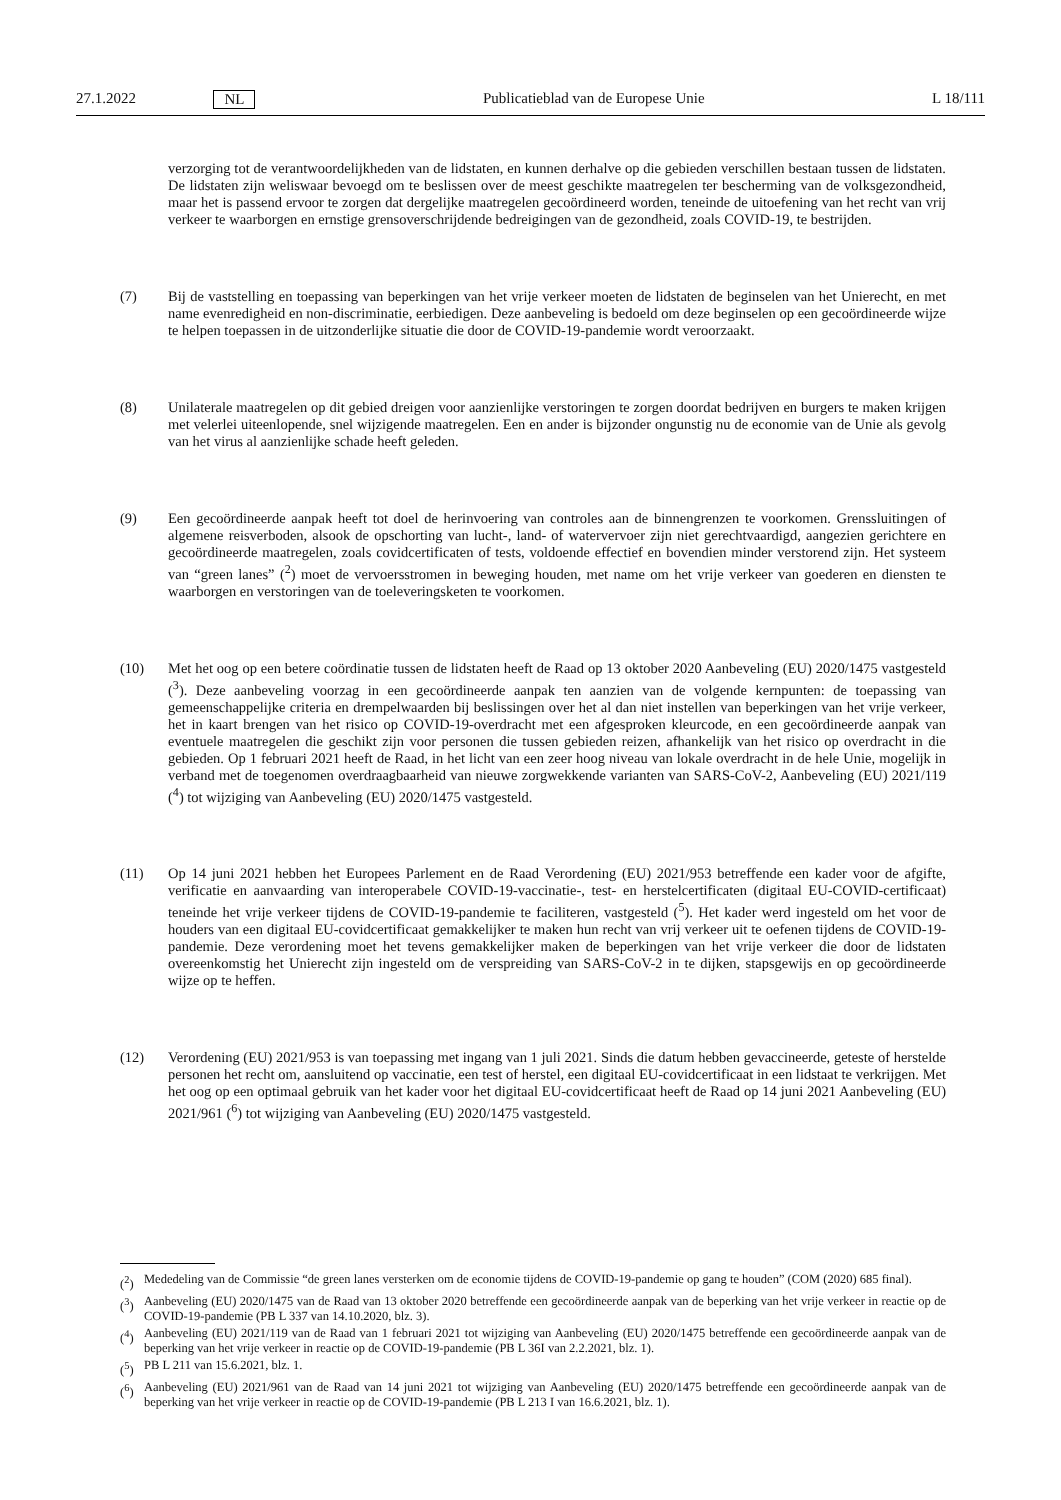27.1.2022 NL Publicatieblad van de Europese Unie L 18/111
verzorging tot de verantwoordelijkheden van de lidstaten, en kunnen derhalve op die gebieden verschillen bestaan tussen de lidstaten. De lidstaten zijn weliswaar bevoegd om te beslissen over de meest geschikte maatregelen ter bescherming van de volksgezondheid, maar het is passend ervoor te zorgen dat dergelijke maatregelen gecoördineerd worden, teneinde de uitoefening van het recht van vrij verkeer te waarborgen en ernstige grensoverschrijdende bedreigingen van de gezondheid, zoals COVID-19, te bestrijden.
(7) Bij de vaststelling en toepassing van beperkingen van het vrije verkeer moeten de lidstaten de beginselen van het Unierecht, en met name evenredigheid en non-discriminatie, eerbiedigen. Deze aanbeveling is bedoeld om deze beginselen op een gecoördineerde wijze te helpen toepassen in de uitzonderlijke situatie die door de COVID-19-pandemie wordt veroorzaakt.
(8) Unilaterale maatregelen op dit gebied dreigen voor aanzienlijke verstoringen te zorgen doordat bedrijven en burgers te maken krijgen met velerlei uiteenlopende, snel wijzigende maatregelen. Een en ander is bijzonder ongunstig nu de economie van de Unie als gevolg van het virus al aanzienlijke schade heeft geleden.
(9) Een gecoördineerde aanpak heeft tot doel de herinvoering van controles aan de binnengrenzen te voorkomen. Grenssluitingen of algemene reisverboden, alsook de opschorting van lucht-, land- of watervervoer zijn niet gerechtvaardigd, aangezien gerichtere en gecoördineerde maatregelen, zoals covidcertificaten of tests, voldoende effectief en bovendien minder verstorend zijn. Het systeem van “green lanes” (<sup>2</sup>) moet de vervoersstromen in beweging houden, met name om het vrije verkeer van goederen en diensten te waarborgen en verstoringen van de toeleveringsketen te voorkomen.
(10) Met het oog op een betere coördinatie tussen de lidstaten heeft de Raad op 13 oktober 2020 Aanbeveling (EU) 2020/1475 vastgesteld (<sup>3</sup>). Deze aanbeveling voorzag in een gecoördineerde aanpak ten aanzien van de volgende kernpunten: de toepassing van gemeenschappelijke criteria en drempelwaarden bij beslissingen over het al dan niet instellen van beperkingen van het vrije verkeer, het in kaart brengen van het risico op COVID-19-overdracht met een afgesproken kleurcode, en een gecoördineerde aanpak van eventuele maatregelen die geschikt zijn voor personen die tussen gebieden reizen, afhankelijk van het risico op overdracht in die gebieden. Op 1 februari 2021 heeft de Raad, in het licht van een zeer hoog niveau van lokale overdracht in de hele Unie, mogelijk in verband met de toegenomen overdraagbaarheid van nieuwe zorgwekkende varianten van SARS-CoV-2, Aanbeveling (EU) 2021/119 (<sup>4</sup>) tot wijziging van Aanbeveling (EU) 2020/1475 vastgesteld.
(11) Op 14 juni 2021 hebben het Europees Parlement en de Raad Verordening (EU) 2021/953 betreffende een kader voor de afgifte, verificatie en aanvaarding van interoperabele COVID-19-vaccinatie-, test- en herstelcertificaten (digitaal EU-COVID-certificaat) teneinde het vrije verkeer tijdens de COVID-19-pandemie te faciliteren, vastgesteld (<sup>5</sup>). Het kader werd ingesteld om het voor de houders van een digitaal EU-covidcertificaat gemakkelijker te maken hun recht van vrij verkeer uit te oefenen tijdens de COVID-19-pandemie. Deze verordening moet het tevens gemakkelijker maken de beperkingen van het vrije verkeer die door de lidstaten overeenkomstig het Unierecht zijn ingesteld om de verspreiding van SARS-CoV-2 in te dijken, stapsgewijs en op gecoördineerde wijze op te heffen.
(12) Verordening (EU) 2021/953 is van toepassing met ingang van 1 juli 2021. Sinds die datum hebben gevaccineerde, geteste of herstelde personen het recht om, aansluitend op vaccinatie, een test of herstel, een digitaal EU-covidcertificaat in een lidstaat te verkrijgen. Met het oog op een optimaal gebruik van het kader voor het digitaal EU-covidcertificaat heeft de Raad op 14 juni 2021 Aanbeveling (EU) 2021/961 (<sup>6</sup>) tot wijziging van Aanbeveling (EU) 2020/1475 vastgesteld.
(<sup>2</sup>) Mededeling van de Commissie “de green lanes versterken om de economie tijdens de COVID-19-pandemie op gang te houden” (COM (2020) 685 final).
(<sup>3</sup>) Aanbeveling (EU) 2020/1475 van de Raad van 13 oktober 2020 betreffende een gecoördineerde aanpak van de beperking van het vrije verkeer in reactie op de COVID-19-pandemie (PB L 337 van 14.10.2020, blz. 3).
(<sup>4</sup>) Aanbeveling (EU) 2021/119 van de Raad van 1 februari 2021 tot wijziging van Aanbeveling (EU) 2020/1475 betreffende een gecoördineerde aanpak van de beperking van het vrije verkeer in reactie op de COVID-19-pandemie (PB L 36I van 2.2.2021, blz. 1).
(<sup>5</sup>) PB L 211 van 15.6.2021, blz. 1.
(<sup>6</sup>) Aanbeveling (EU) 2021/961 van de Raad van 14 juni 2021 tot wijziging van Aanbeveling (EU) 2020/1475 betreffende een gecoördineerde aanpak van de beperking van het vrije verkeer in reactie op de COVID-19-pandemie (PB L 213 I van 16.6.2021, blz. 1).